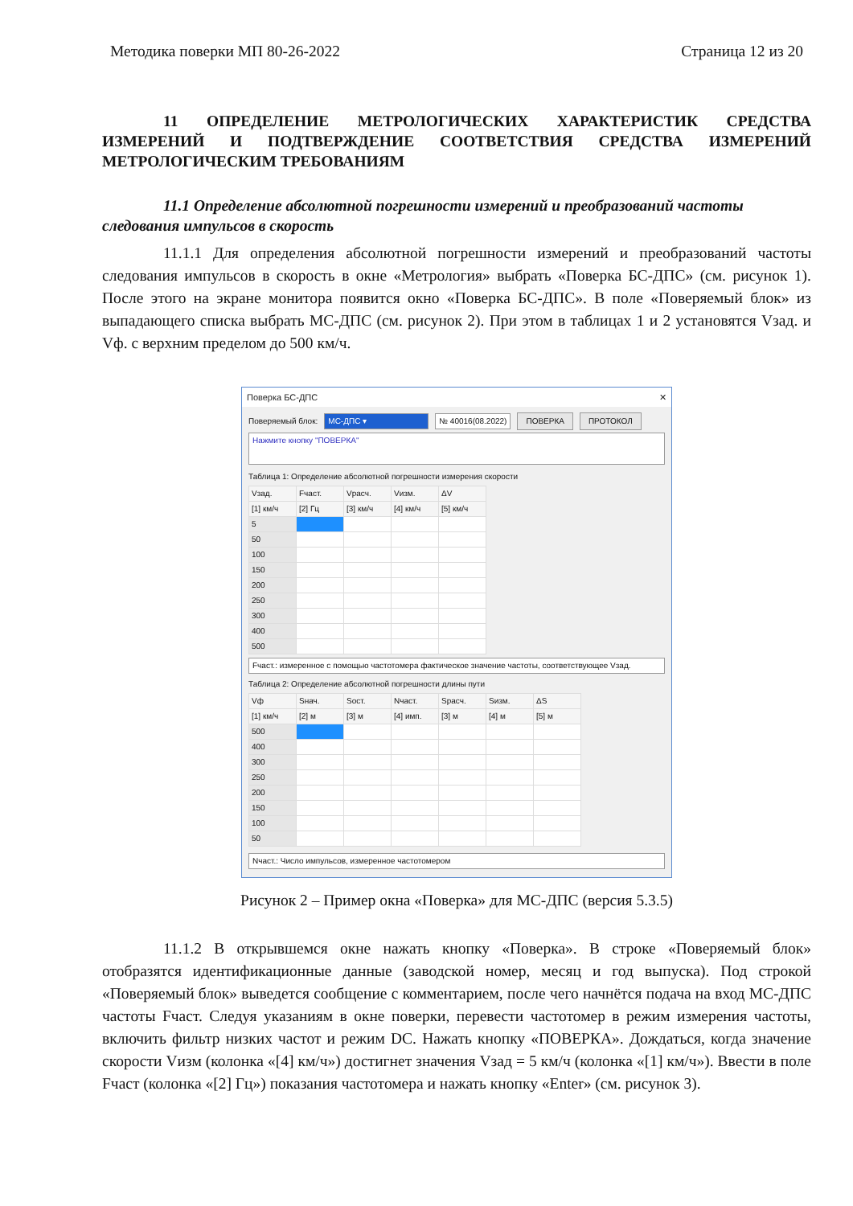Методика поверки МП 80-26-2022 Страница 12 из 20
11 ОПРЕДЕЛЕНИЕ МЕТРОЛОГИЧЕСКИХ ХАРАКТЕРИСТИК СРЕДСТВА ИЗМЕРЕНИЙ И ПОДТВЕРЖДЕНИЕ СООТВЕТСТВИЯ СРЕДСТВА ИЗМЕРЕНИЙ МЕТРОЛОГИЧЕСКИМ ТРЕБОВАНИЯМ
11.1 Определение абсолютной погрешности измерений и преобразований частоты следования импульсов в скорость
11.1.1 Для определения абсолютной погрешности измерений и преобразований частоты следования импульсов в скорость в окне «Метрология» выбрать «Поверка БС-ДПС» (см. рисунок 1). После этого на экране монитора появится окно «Поверка БС-ДПС». В поле «Поверяемый блок» из выпадающего списка выбрать МС-ДПС (см. рисунок 2). При этом в таблицах 1 и 2 установятся Vзад. и Vф. с верхним пределом до 500 км/ч.
Поверка БС-ДПС ✕
Поверяемый блок: МС-ДПС ▾ № 40016(08.2022) ПОВЕРКА ПРОТОКОЛ
Нажмите кнопку "ПОВЕРКА"
Таблица 1: Определение абсолютной погрешности измерения скорости
| Vзад. | Fчаст. | Vрасч. | Vизм. | ΔV |
| --- | --- | --- | --- | --- |
| [1] км/ч | [2] Гц | [3] км/ч | [4] км/ч | [5] км/ч |
| 5 | | | | |
| 50 | | | | |
| 100 | | | | |
| 150 | | | | |
| 200 | | | | |
| 250 | | | | |
| 300 | | | | |
| 400 | | | | |
| 500 | | | | |
Fчаст.: измеренное с помощью частотомера фактическое значение частоты, соответствующее Vзад.
Таблица 2: Определение абсолютной погрешности длины пути
| Vф | Sнач. | Sост. | Nчаст. | Sрасч. | Sизм. | ΔS |
| --- | --- | --- | --- | --- | --- | --- |
| [1] км/ч | [2] м | [3] м | [4] имп. | [3] м | [4] м | [5] м |
| 500 | | | | | | |
| 400 | | | | | | |
| 300 | | | | | | |
| 250 | | | | | | |
| 200 | | | | | | |
| 150 | | | | | | |
| 100 | | | | | | |
| 50 | | | | | | |
Nчаст.: Число импульсов, измеренное частотомером
Рисунок 2 – Пример окна «Поверка» для МС-ДПС (версия 5.3.5)
11.1.2 В открывшемся окне нажать кнопку «Поверка». В строке «Поверяемый блок» отобразятся идентификационные данные (заводской номер, месяц и год выпуска). Под строкой «Поверяемый блок» выведется сообщение с комментарием, после чего начнётся подача на вход МС-ДПС частоты Fчаст. Следуя указаниям в окне поверки, перевести частотомер в режим измерения частоты, включить фильтр низких частот и режим DC. Нажать кнопку «ПОВЕРКА». Дождаться, когда значение скорости Vизм (колонка «[4] км/ч») достигнет значения Vзад = 5 км/ч (колонка «[1] км/ч»). Ввести в поле Fчаст (колонка «[2] Гц») показания частотомера и нажать кнопку «Enter» (см. рисунок 3).